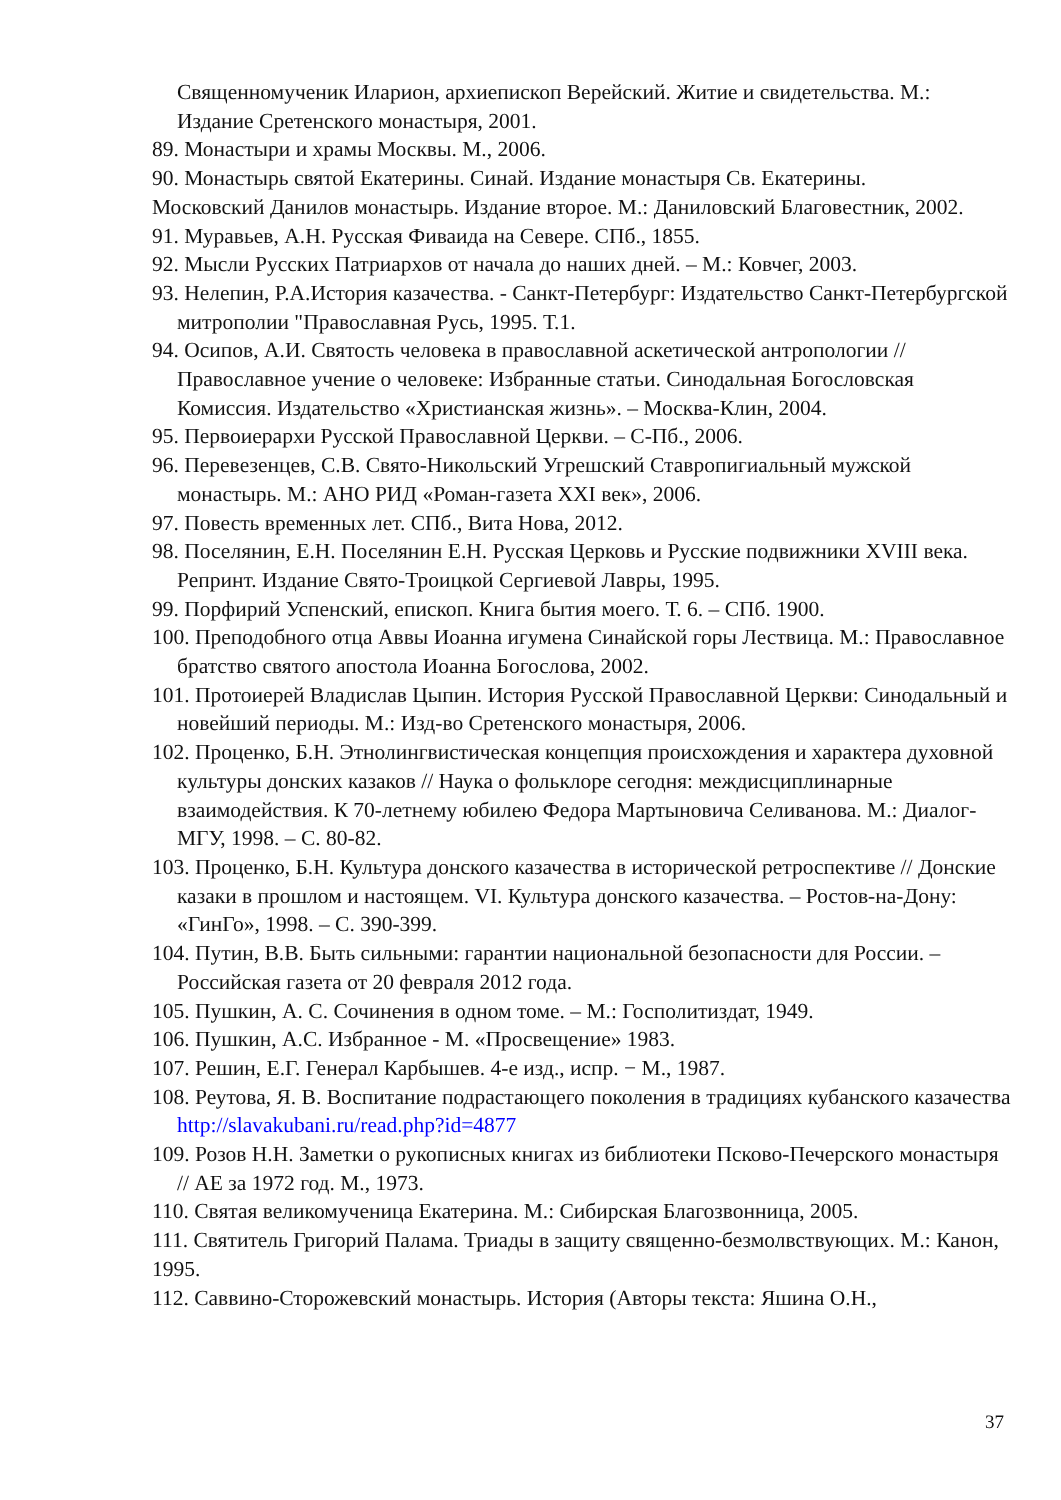Священномученик Иларион, архиепископ Верейский. Житие и свидетельства. М.: Издание Сретенского монастыря, 2001.
89. Монастыри и храмы Москвы. М., 2006.
90. Монастырь святой Екатерины. Синай. Издание монастыря Св. Екатерины.
Московский Данилов монастырь. Издание второе. М.: Даниловский Благовестник, 2002.
91. Муравьев, А.Н. Русская Фиваида на Севере. СПб., 1855.
92. Мысли Русских Патриархов от начала до наших дней. – М.: Ковчег, 2003.
93. Нелепин, Р.А.История казачества. - Санкт-Петербург: Издательство Санкт-Петербургской митрополии "Православная Русь, 1995. Т.1.
94. Осипов, А.И. Святость человека в православной аскетической антропологии // Православное учение о человеке: Избранные статьи. Синодальная Богословская Комиссия. Издательство «Христианская жизнь». – Москва-Клин, 2004.
95. Первоиерархи Русской Православной Церкви. – С-Пб., 2006.
96. Перевезенцев, С.В. Свято-Никольский Угрешский Ставропигиальный мужской монастырь. М.: АНО РИД «Роман-газета XXI век», 2006.
97. Повесть временных лет. СПб., Вита Нова, 2012.
98. Поселянин, Е.Н. Поселянин Е.Н. Русская Церковь и Русские подвижники XVIII века. Репринт. Издание Свято-Троицкой Сергиевой Лавры, 1995.
99. Порфирий Успенский, епископ. Книга бытия моего. Т. 6. – СПб. 1900.
100. Преподобного отца Аввы Иоанна игумена Синайской горы Лествица. М.: Православное братство святого апостола Иоанна Богослова, 2002.
101. Протоиерей Владислав Цыпин. История Русской Православной Церкви: Синодальный и новейший периоды. М.: Изд-во Сретенского монастыря, 2006.
102. Проценко, Б.Н. Этнолингвистическая концепция происхождения и характера духовной культуры донских казаков // Наука о фольклоре сегодня: междисциплинарные взаимодействия. К 70-летнему юбилею Федора Мартыновича Селиванова. М.: Диалог-МГУ, 1998. – С. 80-82.
103. Проценко, Б.Н. Культура донского казачества в исторической ретроспективе // Донские казаки в прошлом и настоящем. VI. Культура донского казачества. – Ростов-на-Дону: «ГинГо», 1998. – С. 390-399.
104. Путин, В.В. Быть сильными: гарантии национальной безопасности для России. – Российская газета от 20 февраля 2012 года.
105. Пушкин, А. С. Сочинения в одном томе. – М.: Госполитиздат, 1949.
106. Пушкин, А.С. Избранное - М. «Просвещение» 1983.
107. Решин, Е.Г. Генерал Карбышев. 4-е изд., испр. − М., 1987.
108. Реутова, Я. В. Воспитание подрастающего поколения в традициях кубанского казачества http://slavakubani.ru/read.php?id=4877
109. Розов Н.Н. Заметки о рукописных книгах из библиотеки Псково-Печерского монастыря // АЕ за 1972 год. М., 1973.
110. Святая великомученица Екатерина. М.: Сибирская Благозвонница, 2005.
111. Святитель Григорий Палама. Триады в защиту священно-безмолвствующих. М.: Канон, 1995.
112. Саввино-Сторожевский монастырь. История (Авторы текста: Яшина О.Н.,
37